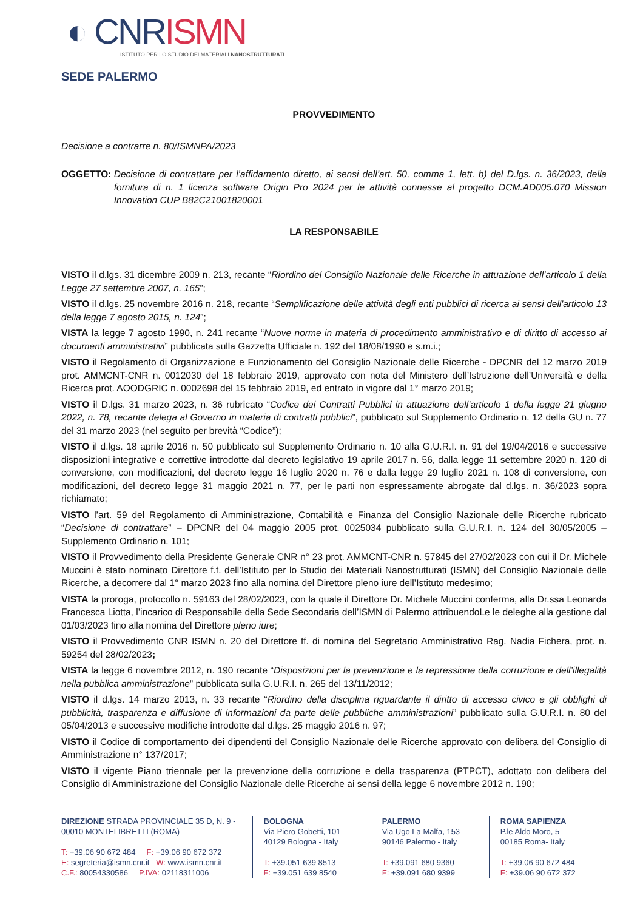◐ CNR ISMN
ISTITUTO PER LO STUDIO DEI MATERIALI NANOSTRUTTURATI
SEDE PALERMO
PROVVEDIMENTO
Decisione a contrarre n. 80/ISMNPA/2023
OGGETTO: Decisione di contrattare per l’affidamento diretto, ai sensi dell’art. 50, comma 1, lett. b) del D.lgs. n. 36/2023, della fornitura di n. 1 licenza software Origin Pro 2024 per le attività connesse al progetto DCM.AD005.070 Mission Innovation CUP B82C21001820001
LA RESPONSABILE
VISTO il d.lgs. 31 dicembre 2009 n. 213, recante “Riordino del Consiglio Nazionale delle Ricerche in attuazione dell’articolo 1 della Legge 27 settembre 2007, n. 165”;
VISTO il d.lgs. 25 novembre 2016 n. 218, recante “Semplificazione delle attività degli enti pubblici di ricerca ai sensi dell'articolo 13 della legge 7 agosto 2015, n. 124”;
VISTA la legge 7 agosto 1990, n. 241 recante “Nuove norme in materia di procedimento amministrativo e di diritto di accesso ai documenti amministrativi” pubblicata sulla Gazzetta Ufficiale n. 192 del 18/08/1990 e s.m.i.;
VISTO il Regolamento di Organizzazione e Funzionamento del Consiglio Nazionale delle Ricerche - DPCNR del 12 marzo 2019 prot. AMMCNT-CNR n. 0012030 del 18 febbraio 2019, approvato con nota del Ministero dell’Istruzione dell’Università e della Ricerca prot. AOODGRIC n. 0002698 del 15 febbraio 2019, ed entrato in vigore dal 1° marzo 2019;
VISTO il D.lgs. 31 marzo 2023, n. 36 rubricato “Codice dei Contratti Pubblici in attuazione dell’articolo 1 della legge 21 giugno 2022, n. 78, recante delega al Governo in materia di contratti pubblici”, pubblicato sul Supplemento Ordinario n. 12 della GU n. 77 del 31 marzo 2023 (nel seguito per brevità “Codice”);
VISTO il d.lgs. 18 aprile 2016 n. 50 pubblicato sul Supplemento Ordinario n. 10 alla G.U.R.I. n. 91 del 19/04/2016 e successive disposizioni integrative e correttive introdotte dal decreto legislativo 19 aprile 2017 n. 56, dalla legge 11 settembre 2020 n. 120 di conversione, con modificazioni, del decreto legge 16 luglio 2020 n. 76 e dalla legge 29 luglio 2021 n. 108 di conversione, con modificazioni, del decreto legge 31 maggio 2021 n. 77, per le parti non espressamente abrogate dal d.lgs. n. 36/2023 sopra richiamato;
VISTO l’art. 59 del Regolamento di Amministrazione, Contabilità e Finanza del Consiglio Nazionale delle Ricerche rubricato “Decisione di contrattare” – DPCNR del 04 maggio 2005 prot. 0025034 pubblicato sulla G.U.R.I. n. 124 del 30/05/2005 – Supplemento Ordinario n. 101;
VISTO il Provvedimento della Presidente Generale CNR n° 23 prot. AMMCNT-CNR n. 57845 del 27/02/2023 con cui il Dr. Michele Muccini è stato nominato Direttore f.f. dell’Istituto per lo Studio dei Materiali Nanostrutturati (ISMN) del Consiglio Nazionale delle Ricerche, a decorrere dal 1° marzo 2023 fino alla nomina del Direttore pleno iure dell’Istituto medesimo;
VISTA la proroga, protocollo n. 59163 del 28/02/2023, con la quale il Direttore Dr. Michele Muccini conferma, alla Dr.ssa Leonarda Francesca Liotta, l’incarico di Responsabile della Sede Secondaria dell’ISMN di Palermo attribuendoLe le deleghe alla gestione dal 01/03/2023 fino alla nomina del Direttore pleno iure;
VISTO il Provvedimento CNR ISMN n. 20 del Direttore ff. di nomina del Segretario Amministrativo Rag. Nadia Fichera, prot. n. 59254 del 28/02/2023;
VISTA la legge 6 novembre 2012, n. 190 recante “Disposizioni per la prevenzione e la repressione della corruzione e dell’illegalità nella pubblica amministrazione” pubblicata sulla G.U.R.I. n. 265 del 13/11/2012;
VISTO il d.lgs. 14 marzo 2013, n. 33 recante “Riordino della disciplina riguardante il diritto di accesso civico e gli obblighi di pubblicità, trasparenza e diffusione di informazioni da parte delle pubbliche amministrazioni” pubblicato sulla G.U.R.I. n. 80 del 05/04/2013 e successive modifiche introdotte dal d.lgs. 25 maggio 2016 n. 97;
VISTO il Codice di comportamento dei dipendenti del Consiglio Nazionale delle Ricerche approvato con delibera del Consiglio di Amministrazione n° 137/2017;
VISTO il vigente Piano triennale per la prevenzione della corruzione e della trasparenza (PTPCT), adottato con delibera del Consiglio di Amministrazione del Consiglio Nazionale delle Ricerche ai sensi della legge 6 novembre 2012 n. 190;
DIREZIONE STRADA PROVINCIALE 35 D, N. 9 - 00010 MONTELIBRETTI (ROMA)
T: +39.06 90 672 484 F: +39.06 90 672 372
E: segreteria@ismn.cnr.it W: www.ismn.cnr.it
C.F.: 80054330586 P.IVA: 02118311006
BOLOGNA
Via Piero Gobetti, 101
40129 Bologna - Italy
T: +39.051 639 8513
F: +39.051 639 8540
PALERMO
Via Ugo La Malfa, 153
90146 Palermo - Italy
T: +39.091 680 9360
F: +39.091 680 9399
ROMA SAPIENZA
P.le Aldo Moro, 5
00185 Roma- Italy
T: +39.06 90 672 484
F: +39.06 90 672 372